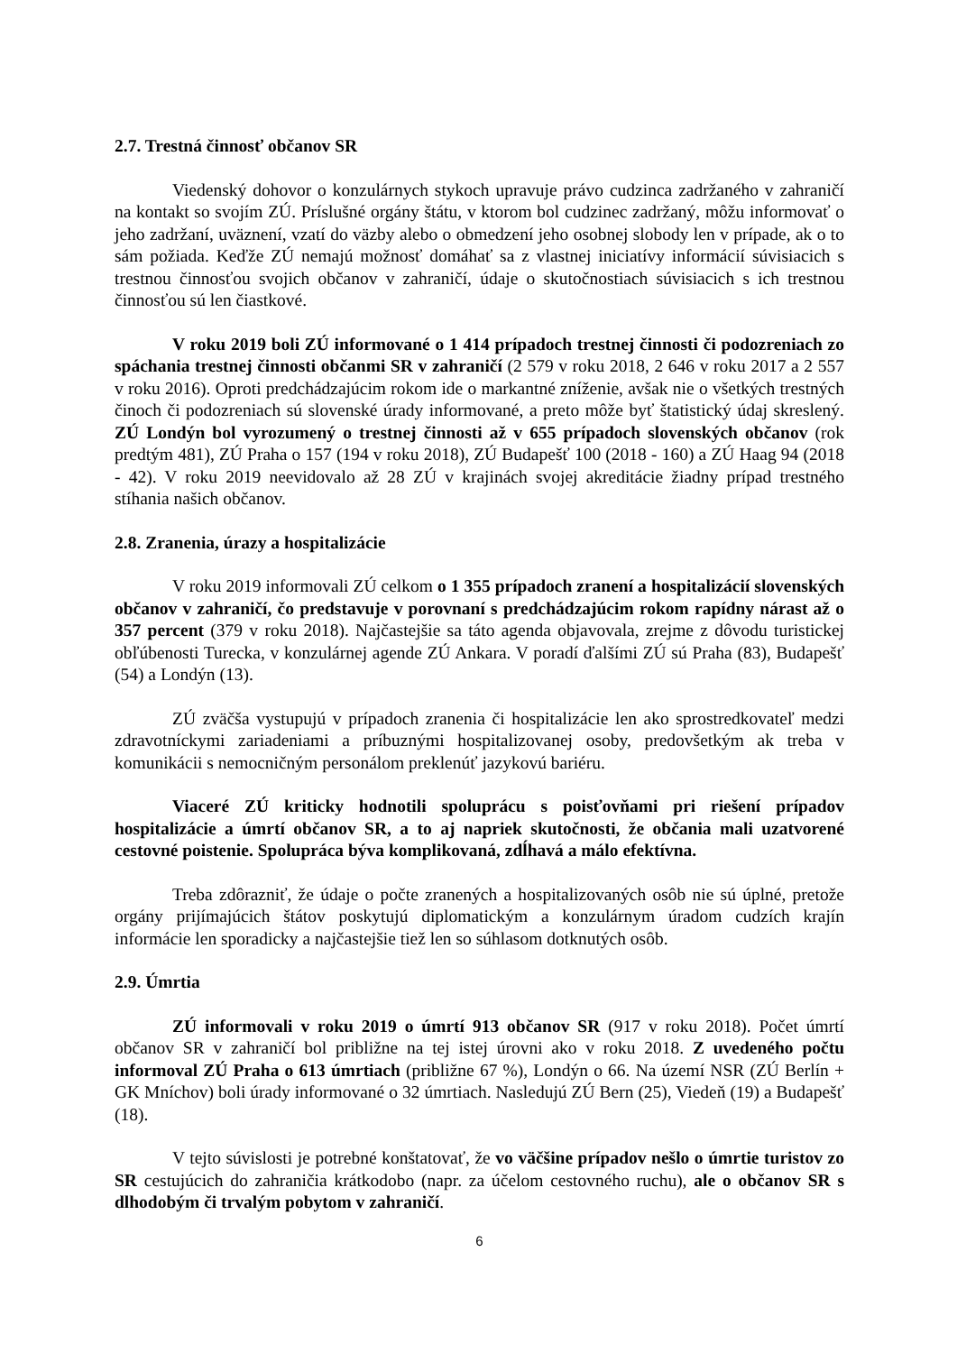2.7. Trestná činnosť občanov SR
Viedenský dohovor o konzulárnych stykoch upravuje právo cudzinca zadržaného v zahraničí na kontakt so svojím ZÚ. Príslušné orgány štátu, v ktorom bol cudzinec zadržaný, môžu informovať o jeho zadržaní, uväznení, vzatí do väzby alebo o obmedzení jeho osobnej slobody len v prípade, ak o to sám požiada. Keďže ZÚ nemajú možnosť domáhať sa z vlastnej iniciatívy informácií súvisiacich s trestnou činnosťou svojich občanov v zahraničí, údaje o skutočnostiach súvisiacich s ich trestnou činnosťou sú len čiastkové.
V roku 2019 boli ZÚ informované o 1 414 prípadoch trestnej činnosti či podozreniach zo spáchania trestnej činnosti občanmi SR v zahraničí (2 579 v roku 2018, 2 646 v roku 2017 a 2 557 v roku 2016). Oproti predchádzajúcim rokom ide o markantné zníženie, avšak nie o všetkých trestných činoch či podozreniach sú slovenské úrady informované, a preto môže byť štatistický údaj skreslený. ZÚ Londýn bol vyrozumený o trestnej činnosti až v 655 prípadoch slovenských občanov (rok predtým 481), ZÚ Praha o 157 (194 v roku 2018), ZÚ Budapešť 100 (2018 - 160) a ZÚ Haag 94 (2018 - 42). V roku 2019 neevidovalo až 28 ZÚ v krajinách svojej akreditácie žiadny prípad trestného stíhania našich občanov.
2.8. Zranenia, úrazy a hospitalizácie
V roku 2019 informovali ZÚ celkom o 1 355 prípadoch zranení a hospitalizácií slovenských občanov v zahraničí, čo predstavuje v porovnaní s predchádzajúcim rokom rapídny nárast až o 357 percent (379 v roku 2018). Najčastejšie sa táto agenda objavovala, zrejme z dôvodu turistickej obľúbenosti Turecka, v konzulárnej agende ZÚ Ankara. V poradí ďalšími ZÚ sú Praha (83), Budapešť (54) a Londýn (13).
ZÚ zväčša vystupujú v prípadoch zranenia či hospitalizácie len ako sprostredkovateľ medzi zdravotníckymi zariadeniami a príbuznými hospitalizovanej osoby, predovšetkým ak treba v komunikácii s nemocničným personálom preklenúť jazykovú bariéru.
Viaceré ZÚ kriticky hodnotili spoluprácu s poisťovňami pri riešení prípadov hospitalizácie a úmrtí občanov SR, a to aj napriek skutočnosti, že občania mali uzatvorené cestovné poistenie. Spolupráca býva komplikovaná, zdĺhavá a málo efektívna.
Treba zdôrazniť, že údaje o počte zranených a hospitalizovaných osôb nie sú úplné, pretože orgány prijímajúcich štátov poskytujú diplomatickým a konzulárnym úradom cudzích krajín informácie len sporadicky a najčastejšie tiež len so súhlasom dotknutých osôb.
2.9. Úmrtia
ZÚ informovali v roku 2019 o úmrtí 913 občanov SR (917 v roku 2018). Počet úmrtí občanov SR v zahraničí bol približne na tej istej úrovni ako v roku 2018. Z uvedeného počtu informoval ZÚ Praha o 613 úmrtiach (približne 67 %), Londýn o 66. Na území NSR (ZÚ Berlín + GK Mníchov) boli úrady informované o 32 úmrtiach. Nasledujú ZÚ Bern (25), Viedeň (19) a Budapešť (18).
V tejto súvislosti je potrebné konštatovať, že vo väčšine prípadov nešlo o úmrtie turistov zo SR cestujúcich do zahraničia krátkodobo (napr. za účelom cestovného ruchu), ale o občanov SR s dlhodobým či trvalým pobytom v zahraničí.
6